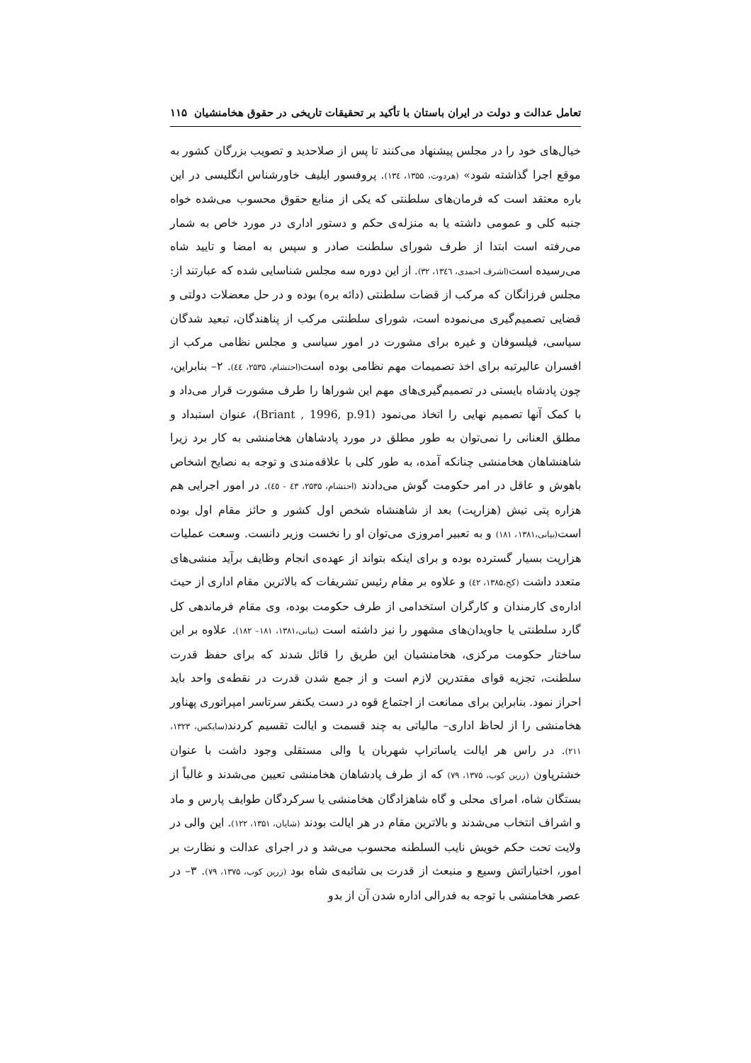تعامل عدالت و دولت در ایران باستان با تأکید بر تحقیقات تاریخی در حقوق هخامنشیان ۱۱۵
خیال‌های خود را در مجلس پیشنهاد می‌کنند تا پس از صلاحدید و تصویب بزرگان کشور به موقع اجرا گذاشته شود» (هردوت، ۱۳۵۵، ۱۳٤). پروفسور ایلیف خاورشناس انگلیسی در این باره معتقد است که فرمان‌های سلطنتی که یکی از منابع حقوق محسوب می‌شده خواه جنبه کلی و عمومی داشته یا به منزله‌ی حکم و دستور اداری در مورد خاص به شمار می‌رفته است ابتدا از طرف شورای سلطنت صادر و سپس به امضا و تایید شاه می‌رسیده است(اشرف احمدی، ۱۳٤٦، ۳۲). از این دوره سه مجلس شناسایی شده که عبارتند از: مجلس فرزانگان که مرکب از قضات سلطنتی (دائه بره) بوده و در حل معضلات دولتی و قضایی تصمیم‌گیری می‌نموده است، شورای سلطنتی مرکب از پناهندگان، تبعید شدگان سیاسی، فیلسوفان و غیره برای مشورت در امور سیاسی و مجلس نظامی مرکب از افسران عالیرتبه برای اخذ تصمیمات مهم نظامی بوده است(احتشام، ۲۵۳۵، ٤٤). ۲– بنابراین، چون پادشاه بایستی در تصمیم‌گیری‌های مهم این شوراها را طرف مشورت قرار می‌داد و با کمک آنها تصمیم نهایی را اتخاذ می‌نمود (Briant , 1996, p.91)، عنوان استبداد و مطلق العنانی را نمی‌توان به طور مطلق در مورد پادشاهان هخامنشی به کار برد زیرا شاهنشاهان هخامنشی چنانکه آمده، به طور کلی با علاقه‌مندی و توجه به نصایح اشخاص باهوش و عاقل در امر حکومت گوش می‌دادند (احتشام، ۲۵۳۵، ٤۳ - ٤٥). در امور اجرایی هم هزاره پتی تیش (هزارپت) بعد از شاهنشاه شخص اول کشور و حائز مقام اول بوده است(بیانی،۱۳۸۱، ۱۸۱) و به تعبیر امروزی می‌توان او را نخست وزیر دانست. وسعت عملیات هزارپت بسیار گسترده بوده و برای اینکه بتواند از عهده‌ی انجام وظایف برآید منشی‌های متعدد داشت (کخ،۱۳۸۵، ٤۲) و علاوه بر مقام رئیس تشریفات که بالاترین مقام اداری از حیث اداره‌ی کارمندان و کارگران استخدامی از طرف حکومت بوده، وی مقام فرماندهی کل گارد سلطنتی یا جاویدان‌های مشهور را نیز داشته است (بیانی،۱۳۸۱، ۱۸۱– ۱۸۲). علاوه بر این ساختار حکومت مرکزی، هخامنشیان این طریق را قائل شدند که برای حفظ قدرت سلطنت، تجزیه قوای مقتدرین لازم است و از جمع شدن قدرت در نقطه‌ی واحد باید احراز نمود. بنابراین برای ممانعت از اجتماع قوه در دست یکنفر سرتاسر امپراتوری پهناور هخامنشی را از لحاظ اداری– مالیاتی به چند قسمت و ایالت تقسیم کردند(سایکس، ۱۳۲۳، ۲۱۱). در راس هر ایالت یاساتراپ شهربان یا والی مستقلی وجود داشت با عنوان خشترپاون (زرین کوب، ۱۳۷۵، ۷۹) که از طرف پادشاهان هخامنشی تعیین می‌شدند و غالباً از بستگان شاه، امرای محلی و گاه شاهزادگان هخامنشی یا سرکردگان طوایف پارس و ماد و اشراف انتخاب می‌شدند و بالاترین مقام در هر ایالت بودند (شایان، ۱۳۵۱، ۱۲۲). این والی در ولایت تحت حکم خویش نایب السلطنه محسوب می‌شد و در اجرای عدالت و نظارت بر امور، اختیاراتش وسیع و منبعث از قدرت بی شائبه‌ی شاه بود (زرین کوب، ۱۳۷۵، ۷۹). ۳– در عصر هخامنشی با توجه به فدرالی اداره شدن آن از بدو